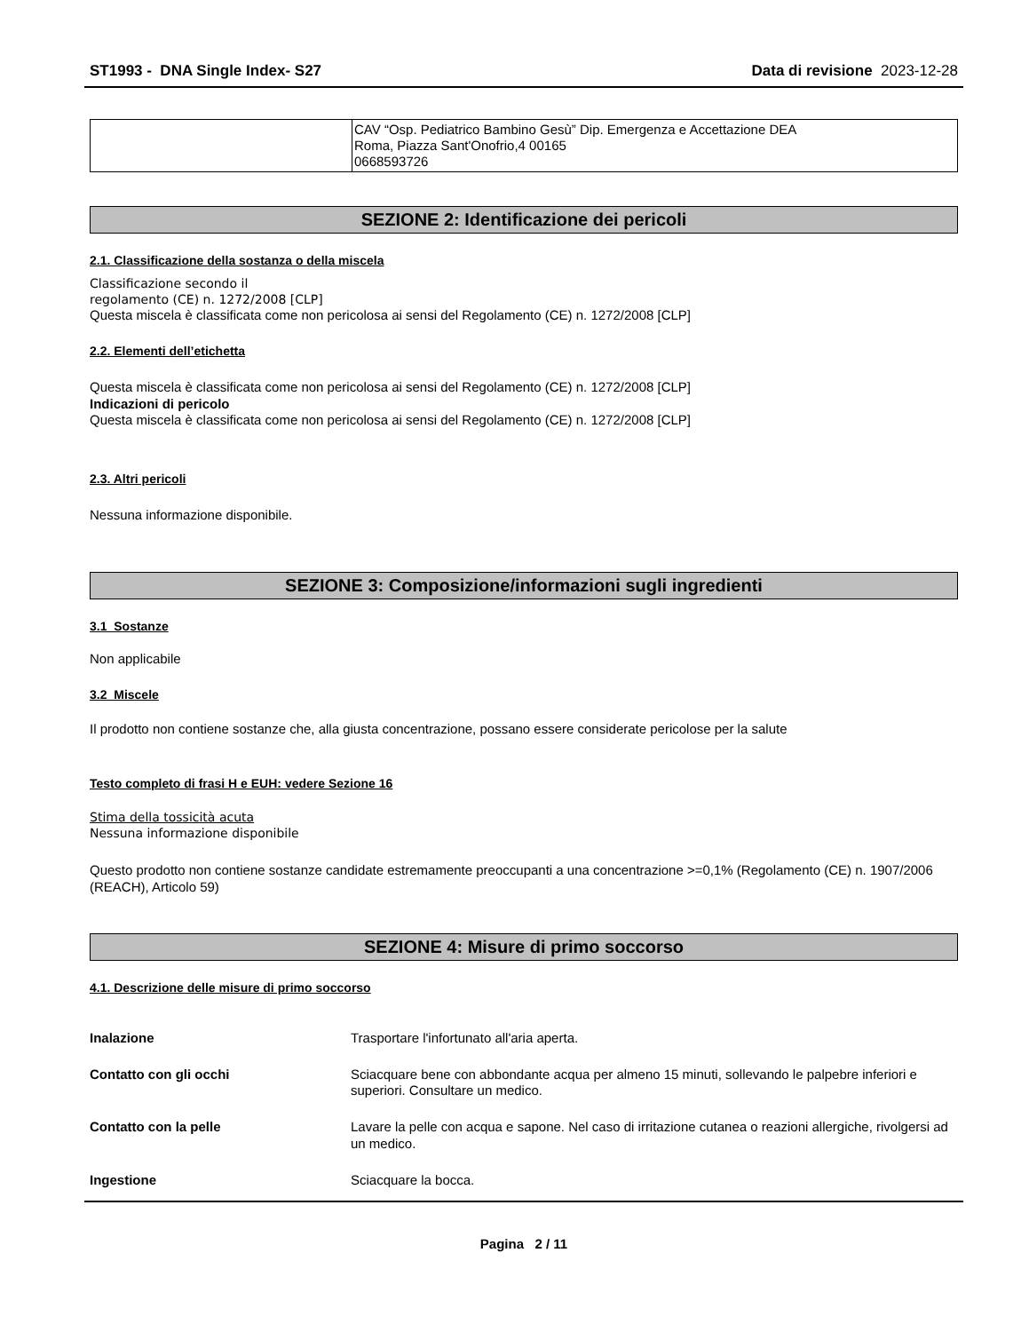ST1993 - DNA Single Index- S27 Data di revisione 2023-12-28
| | CAV “Osp. Pediatrico Bambino Gesù” Dip. Emergenza e Accettazione DEA Roma, Piazza Sant'Onofrio,4 00165 0668593726 |
SEZIONE 2: Identificazione dei pericoli
2.1. Classificazione della sostanza o della miscela
Classificazione secondo il
regolamento (CE) n. 1272/2008 [CLP]
Questa miscela è classificata come non pericolosa ai sensi del Regolamento (CE) n. 1272/2008 [CLP]
2.2. Elementi dell’etichetta
Questa miscela è classificata come non pericolosa ai sensi del Regolamento (CE) n. 1272/2008 [CLP]
Indicazioni di pericolo
Questa miscela è classificata come non pericolosa ai sensi del Regolamento (CE) n. 1272/2008 [CLP]
2.3. Altri pericoli
Nessuna informazione disponibile.
SEZIONE 3: Composizione/informazioni sugli ingredienti
3.1 Sostanze
Non applicabile
3.2 Miscele
Il prodotto non contiene sostanze che, alla giusta concentrazione, possano essere considerate pericolose per la salute
Testo completo di frasi H e EUH: vedere Sezione 16
Stima della tossicità acuta
Nessuna informazione disponibile
Questo prodotto non contiene sostanze candidate estremamente preoccupanti a una concentrazione >=0,1% (Regolamento (CE) n. 1907/2006 (REACH), Articolo 59)
SEZIONE 4: Misure di primo soccorso
4.1. Descrizione delle misure di primo soccorso
| Inalazione | Trasportare l'infortunato all'aria aperta. |
| Contatto con gli occhi | Sciacquare bene con abbondante acqua per almeno 15 minuti, sollevando le palpebre inferiori e superiori. Consultare un medico. |
| Contatto con la pelle | Lavare la pelle con acqua e sapone. Nel caso di irritazione cutanea o reazioni allergiche, rivolgersi ad un medico. |
| Ingestione | Sciacquare la bocca. |
Pagina 2 / 11